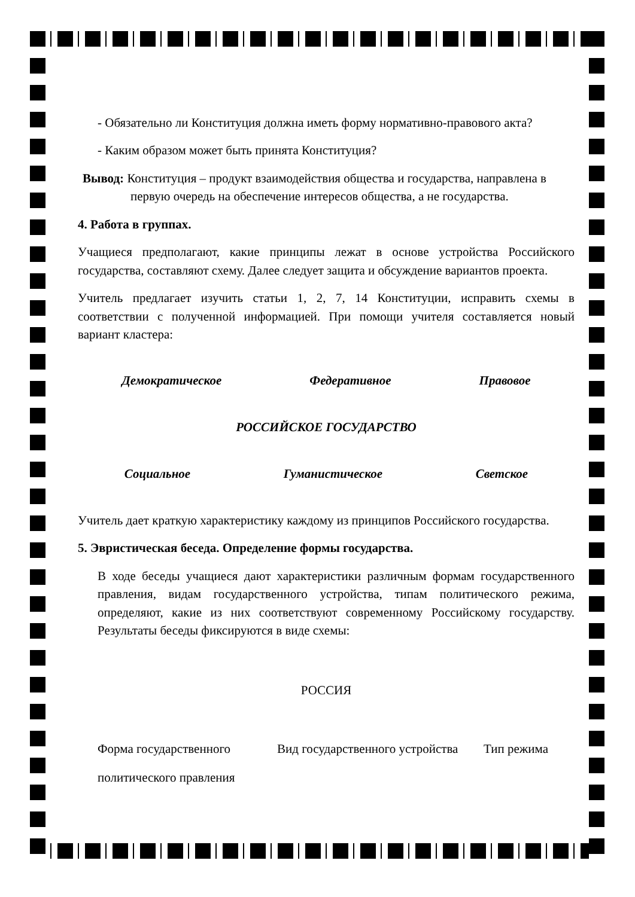- Обязательно ли Конституция должна иметь форму нормативно-правового акта?
- Каким образом может быть принята Конституция?
Вывод: Конституция – продукт взаимодействия общества и государства, направлена в
первую очередь на обеспечение интересов общества, а не государства.
4. Работа в группах.
Учащиеся предполагают, какие принципы лежат в основе устройства Российского государства, составляют схему. Далее следует защита и обсуждение вариантов проекта.
Учитель предлагает изучить статьи 1, 2, 7, 14 Конституции, исправить схемы в соответствии с полученной информацией. При помощи учителя составляется новый вариант кластера:
Демократическое Федеративное Правовое
РОССИЙСКОЕ ГОСУДАРСТВО
Социальное Гуманистическое Светское
Учитель дает краткую характеристику каждому из принципов Российского государства.
5. Эвристическая беседа. Определение формы государства.
В ходе беседы учащиеся дают характеристики различным формам государственного правления, видам государственного устройства, типам политического режима, определяют, какие из них соответствуют современному Российскому государству. Результаты беседы фиксируются в виде схемы:
РОССИЯ
Форма государственного Вид государственного устройства Тип режима
политического правления